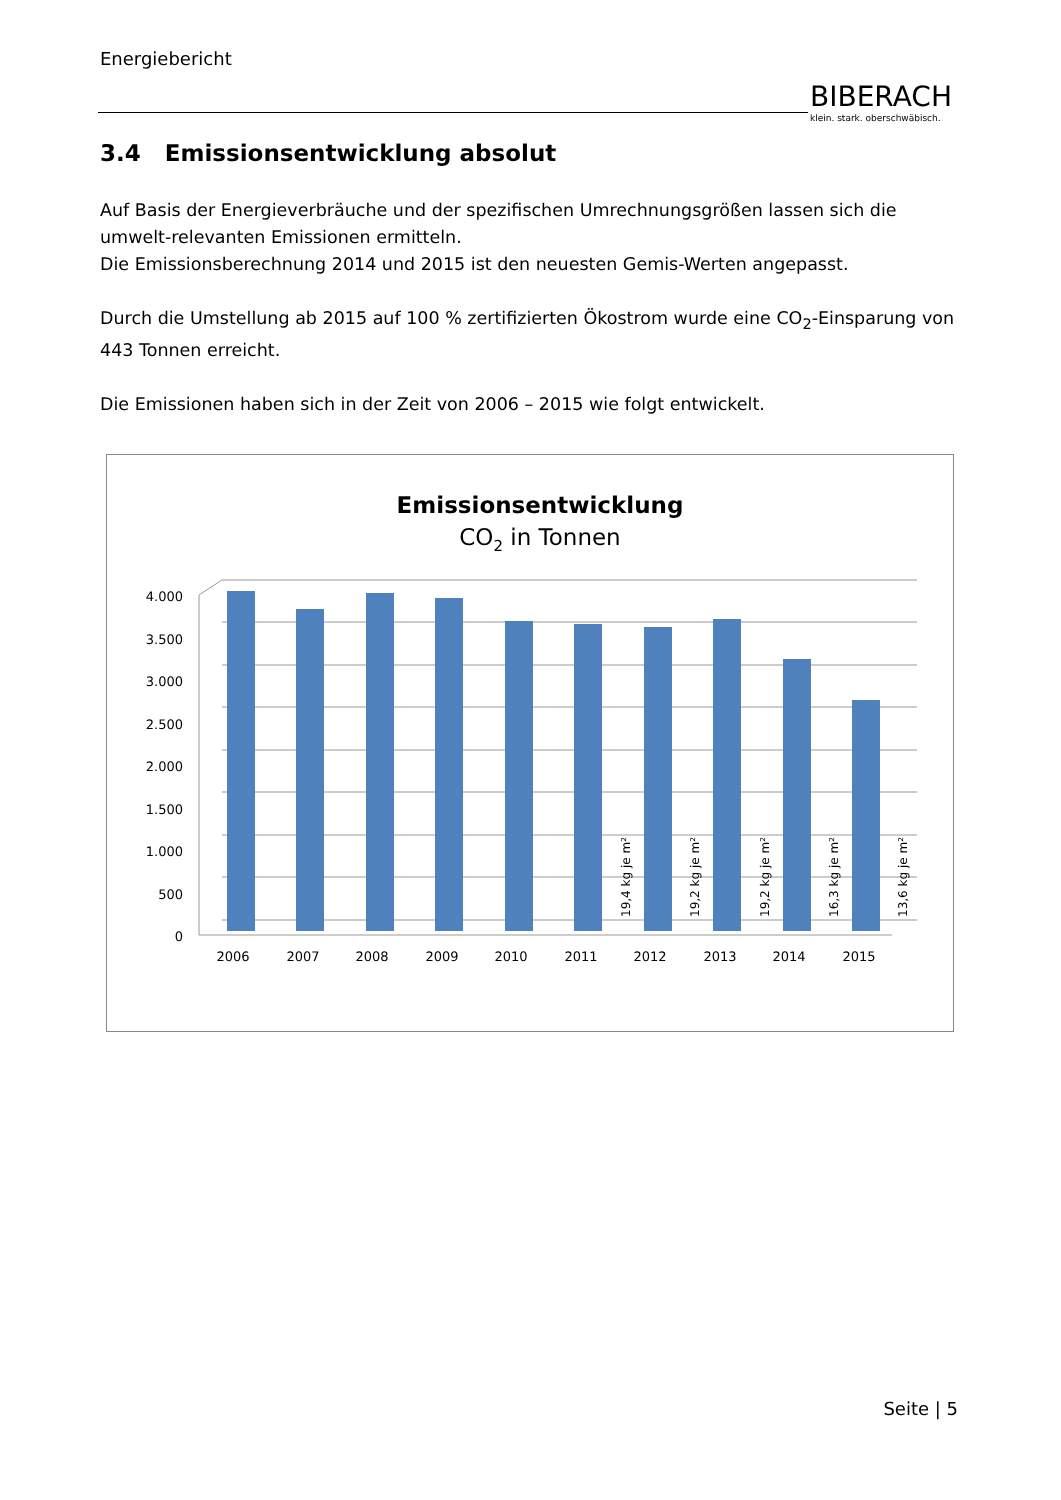Energiebericht
BIBERACH
klein. stark. oberschwäbisch.
3.4 Emissionsentwicklung absolut
Auf Basis der Energieverbräuche und der spezifischen Umrechnungsgrößen lassen sich die umwelt-relevanten Emissionen ermitteln.
Die Emissionsberechnung 2014 und 2015 ist den neuesten Gemis-Werten angepasst.
Durch die Umstellung ab 2015 auf 100 % zertifizierten Ökostrom wurde eine CO<sub>2</sub>-Einsparung von 443 Tonnen erreicht.
Die Emissionen haben sich in der Zeit von 2006 – 2015 wie folgt entwickelt.
Emissionsentwicklung
CO2 in Tonnen
4.000
3.500
3.000
2.500
2.000
1.500
1.000
500
0
2006
2007
2008
2009
2010
2011
2012
2013
2014
2015
19,4 kg je m²
19,2 kg je m²
19,2 kg je m²
16,3 kg je m²
13,6 kg je m²
Seite | 5